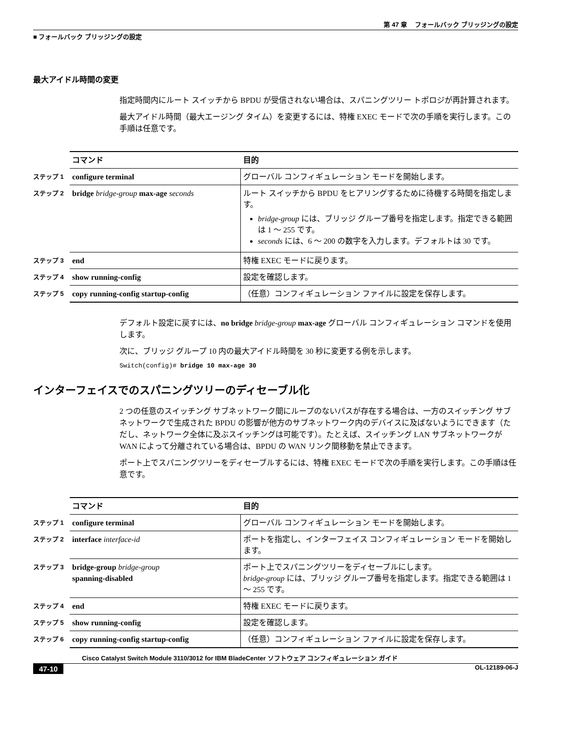第 47 章　 フォールバック ブリッジングの設定
■ フォールバック ブリッジングの設定
最大アイドル時間の変更
指定時間内にルート スイッチから BPDU が受信されない場合は、スパニングツリー トポロジが再計算されます。
最大アイドル時間（最大エージング タイム）を変更するには、特権 EXEC モードで次の手順を実行します。この手順は任意です。
| | コマンド | 目的 |
| --- | --- | --- |
| ステップ 1 | configure terminal | グローバル コンフィギュレーション モードを開始します。 |
| ステップ 2 | bridge bridge-group max-age seconds | ルート スイッチから BPDU をヒアリングするために待機する時間を指定します。 bridge-group には、ブリッジ グループ番号を指定します。指定できる範囲は 1 ～ 255 です。 seconds には、6 ～ 200 の数字を入力します。デフォルトは 30 です。 |
| ステップ 3 | end | 特権 EXEC モードに戻ります。 |
| ステップ 4 | show running-config | 設定を確認します。 |
| ステップ 5 | copy running-config startup-config | （任意）コンフィギュレーション ファイルに設定を保存します。 |
デフォルト設定に戻すには、no bridge bridge-group max-age グローバル コンフィギュレーション コマンドを使用します。
次に、ブリッジ グループ 10 内の最大アイドル時間を 30 秒に変更する例を示します。
Switch(config)# bridge 10 max-age 30
インターフェイスでのスパニングツリーのディセーブル化
2 つの任意のスイッチング サブネットワーク間にループのないパスが存在する場合は、一方のスイッチング サブネットワークで生成された BPDU の影響が他方のサブネットワーク内のデバイスに及ばないようにできます（ただし、ネットワーク全体に及ぶスイッチングは可能です）。たとえば、スイッチング LAN サブネットワークが WAN によって分離されている場合は、BPDU の WAN リンク間移動を禁止できます。
ポート上でスパニングツリーをディセーブルするには、特権 EXEC モードで次の手順を実行します。この手順は任意です。
| | コマンド | 目的 |
| --- | --- | --- |
| ステップ 1 | configure terminal | グローバル コンフィギュレーション モードを開始します。 |
| ステップ 2 | interface interface-id | ポートを指定し、インターフェイス コンフィギュレーション モードを開始します。 |
| ステップ 3 | bridge-group bridge-group spanning-disabled | ポート上でスパニングツリーをディセーブルにします。 bridge-group には、ブリッジ グループ番号を指定します。指定できる範囲は 1 ～ 255 です。 |
| ステップ 4 | end | 特権 EXEC モードに戻ります。 |
| ステップ 5 | show running-config | 設定を確認します。 |
| ステップ 6 | copy running-config startup-config | （任意）コンフィギュレーション ファイルに設定を保存します。 |
Cisco Catalyst Switch Module 3110/3012 for IBM BladeCenter ソフトウェア コンフィギュレーション ガイド
47-10 OL-12189-06-J